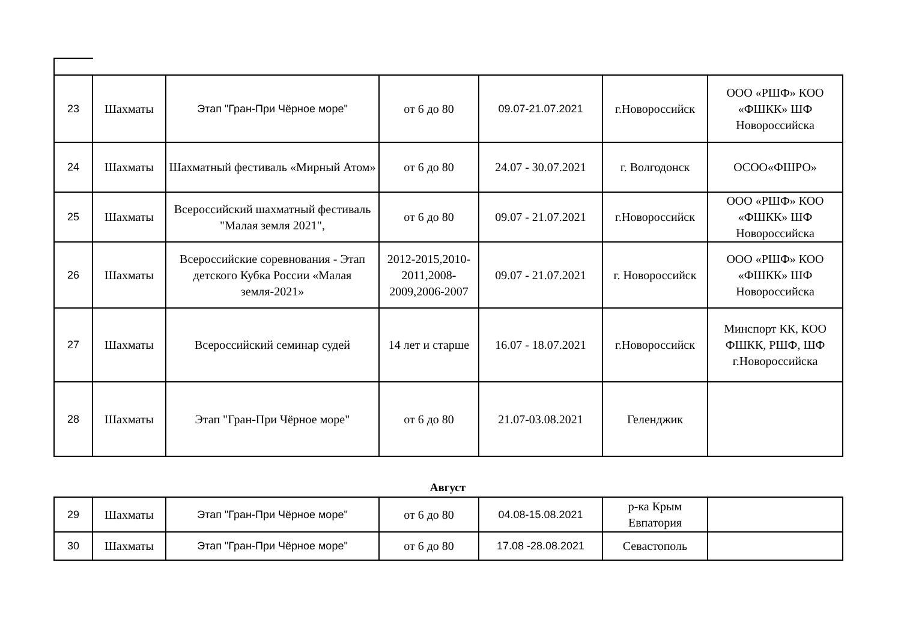| 23 | Шахматы | Этап "Гран-При Чёрное море" | от 6 до 80 | 09.07-21.07.2021 | г.Новороссийск | ООО «РШФ» КОО «ФШКК» ШФ Новороссийска |
| 24 | Шахматы | Шахматный фестиваль «Мирный Атом» | от 6 до 80 | 24.07 - 30.07.2021 | г. Волгодонск | ОСОО«ФШРО» |
| 25 | Шахматы | Всероссийский шахматный фестиваль "Малая земля 2021", | от 6 до 80 | 09.07 - 21.07.2021 | г.Новороссийск | ООО «РШФ» КОО «ФШКК» ШФ Новороссийска |
| 26 | Шахматы | Всероссийские соревнования - Этап детского Кубка России «Малая земля-2021» | 2012-2015,2010-2011,2008-2009,2006-2007 | 09.07 - 21.07.2021 | г. Новороссийск | ООО «РШФ» КОО «ФШКК» ШФ Новороссийска |
| 27 | Шахматы | Всероссийский семинар судей | 14 лет и старше | 16.07 - 18.07.2021 | г.Новороссийск | Минспорт КК, КОО ФШКК, РШФ, ШФ г.Новороссийска |
| 28 | Шахматы | Этап "Гран-При Чёрное море" | от 6 до 80 | 21.07-03.08.2021 | Геленджик | |
Август
| 29 | Шахматы | Этап "Гран-При Чёрное море" | от 6 до 80 | 04.08-15.08.2021 | р-ка Крым Евпатория | |
| 30 | Шахматы | Этап "Гран-При Чёрное море" | от 6 до 80 | 17.08 -28.08.2021 | Севастополь | |